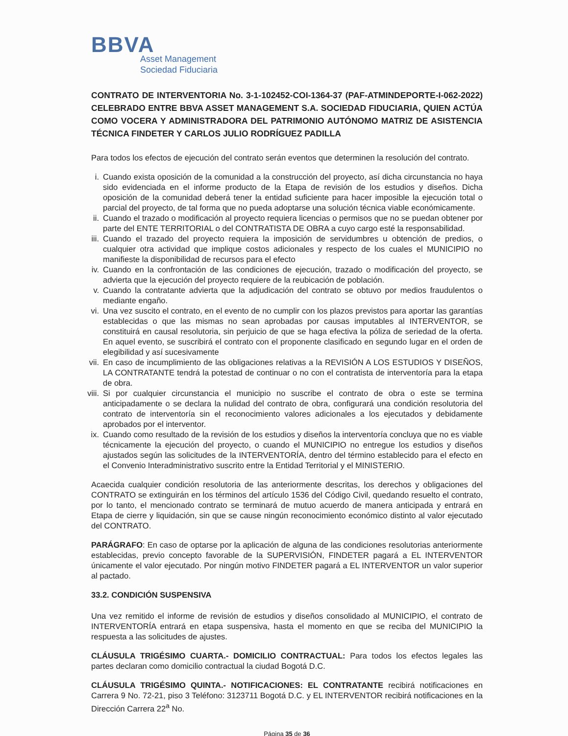BBVA
Asset Management
Sociedad Fiduciaria
CONTRATO DE INTERVENTORIA No. 3-1-102452-COI-1364-37 (PAF-ATMINDEPORTE-I-062-2022) CELEBRADO ENTRE BBVA ASSET MANAGEMENT S.A. SOCIEDAD FIDUCIARIA, QUIEN ACTÚA COMO VOCERA Y ADMINISTRADORA DEL PATRIMONIO AUTÓNOMO MATRIZ DE ASISTENCIA TÉCNICA FINDETER Y CARLOS JULIO RODRÍGUEZ PADILLA
Para todos los efectos de ejecución del contrato serán eventos que determinen la resolución del contrato.
i. Cuando exista oposición de la comunidad a la construcción del proyecto, así dicha circunstancia no haya sido evidenciada en el informe producto de la Etapa de revisión de los estudios y diseños. Dicha oposición de la comunidad deberá tener la entidad suficiente para hacer imposible la ejecución total o parcial del proyecto, de tal forma que no pueda adoptarse una solución técnica viable económicamente.
ii. Cuando el trazado o modificación al proyecto requiera licencias o permisos que no se puedan obtener por parte del ENTE TERRITORIAL o del CONTRATISTA DE OBRA a cuyo cargo esté la responsabilidad.
iii. Cuando el trazado del proyecto requiera la imposición de servidumbres u obtención de predios, o cualquier otra actividad que implique costos adicionales y respecto de los cuales el MUNICIPIO no manifieste la disponibilidad de recursos para el efecto
iv. Cuando en la confrontación de las condiciones de ejecución, trazado o modificación del proyecto, se advierta que la ejecución del proyecto requiere de la reubicación de población.
v. Cuando la contratante advierta que la adjudicación del contrato se obtuvo por medios fraudulentos o mediante engaño.
vi. Una vez suscito el contrato, en el evento de no cumplir con los plazos previstos para aportar las garantías establecidas o que las mismas no sean aprobadas por causas imputables al INTERVENTOR, se constituirá en causal resolutoria, sin perjuicio de que se haga efectiva la póliza de seriedad de la oferta. En aquel evento, se suscribirá el contrato con el proponente clasificado en segundo lugar en el orden de elegibilidad y así sucesivamente
vii. En caso de incumplimiento de las obligaciones relativas a la REVISIÓN A LOS ESTUDIOS Y DISEÑOS, LA CONTRATANTE tendrá la potestad de continuar o no con el contratista de interventoría para la etapa de obra.
viii. Si por cualquier circunstancia el municipio no suscribe el contrato de obra o este se termina anticipadamente o se declara la nulidad del contrato de obra, configurará una condición resolutoria del contrato de interventoría sin el reconocimiento valores adicionales a los ejecutados y debidamente aprobados por el interventor.
ix. Cuando como resultado de la revisión de los estudios y diseños la interventoría concluya que no es viable técnicamente la ejecución del proyecto, o cuando el MUNICIPIO no entregue los estudios y diseños ajustados según las solicitudes de la INTERVENTORÍA, dentro del término establecido para el efecto en el Convenio Interadministrativo suscrito entre la Entidad Territorial y el MINISTERIO.
Acaecida cualquier condición resolutoria de las anteriormente descritas, los derechos y obligaciones del CONTRATO se extinguirán en los términos del artículo 1536 del Código Civil, quedando resuelto el contrato, por lo tanto, el mencionado contrato se terminará de mutuo acuerdo de manera anticipada y entrará en Etapa de cierre y liquidación, sin que se cause ningún reconocimiento económico distinto al valor ejecutado del CONTRATO.
PARÁGRAFO: En caso de optarse por la aplicación de alguna de las condiciones resolutorias anteriormente establecidas, previo concepto favorable de la SUPERVISIÓN, FINDETER pagará a EL INTERVENTOR únicamente el valor ejecutado. Por ningún motivo FINDETER pagará a EL INTERVENTOR un valor superior al pactado.
33.2. CONDICIÓN SUSPENSIVA
Una vez remitido el informe de revisión de estudios y diseños consolidado al MUNICIPIO, el contrato de INTERVENTORÍA entrará en etapa suspensiva, hasta el momento en que se reciba del MUNICIPIO la respuesta a las solicitudes de ajustes.
CLÁUSULA TRIGÉSIMO CUARTA.- DOMICILIO CONTRACTUAL: Para todos los efectos legales las partes declaran como domicilio contractual la ciudad Bogotá D.C.
CLÁUSULA TRIGÉSIMO QUINTA.- NOTIFICACIONES: EL CONTRATANTE recibirá notificaciones en Carrera 9 No. 72-21, piso 3 Teléfono: 3123711 Bogotá D.C. y EL INTERVENTOR recibirá notificaciones en la Dirección Carrera 22<sup>a</sup> No.
Página 35 de 36